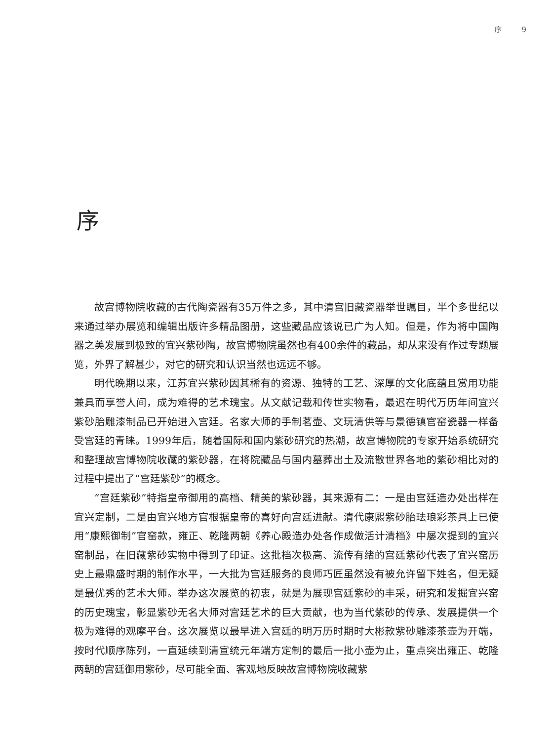序 9
序
故宫博物院收藏的古代陶瓷器有35万件之多，其中清宫旧藏瓷器举世瞩目，半个多世纪以来通过举办展览和编辑出版许多精品图册，这些藏品应该说已广为人知。但是，作为将中国陶器之美发展到极致的宜兴紫砂陶，故宫博物院虽然也有400余件的藏品，却从来没有作过专题展览，外界了解甚少，对它的研究和认识当然也远远不够。
明代晚期以来，江苏宜兴紫砂因其稀有的资源、独特的工艺、深厚的文化底蕴且赏用功能兼具而享誉人间，成为难得的艺术瑰宝。从文献记载和传世实物看，最迟在明代万历年间宜兴紫砂胎雕漆制品已开始进入宫廷。名家大师的手制茗壶、文玩清供等与景德镇官窑瓷器一样备受宫廷的青睐。1999年后，随着国际和国内紫砂研究的热潮，故宫博物院的专家开始系统研究和整理故宫博物院收藏的紫砂器，在将院藏品与国内墓葬出土及流散世界各地的紫砂相比对的过程中提出了“宫廷紫砂”的概念。
“宫廷紫砂”特指皇帝御用的高档、精美的紫砂器，其来源有二：一是由宫廷造办处出样在宜兴定制，二是由宜兴地方官根据皇帝的喜好向宫廷进献。清代康熙紫砂胎珐琅彩茶具上已使用“康熙御制”官窑款，雍正、乾隆两朝《养心殿造办处各作成做活计清档》中屡次提到的宜兴窑制品，在旧藏紫砂实物中得到了印证。这批档次极高、流传有绪的宫廷紫砂代表了宜兴窑历史上最鼎盛时期的制作水平，一大批为宫廷服务的良师巧匠虽然没有被允许留下姓名，但无疑是最优秀的艺术大师。举办这次展览的初衷，就是为展现宫廷紫砂的丰采，研究和发掘宜兴窑的历史瑰宝，彰显紫砂无名大师对宫廷艺术的巨大贡献，也为当代紫砂的传承、发展提供一个极为难得的观摩平台。这次展览以最早进入宫廷的明万历时期时大彬款紫砂雕漆茶壶为开端，按时代顺序陈列，一直延续到清宣统元年端方定制的最后一批小壶为止，重点突出雍正、乾隆两朝的宫廷御用紫砂，尽可能全面、客观地反映故宫博物院收藏紫